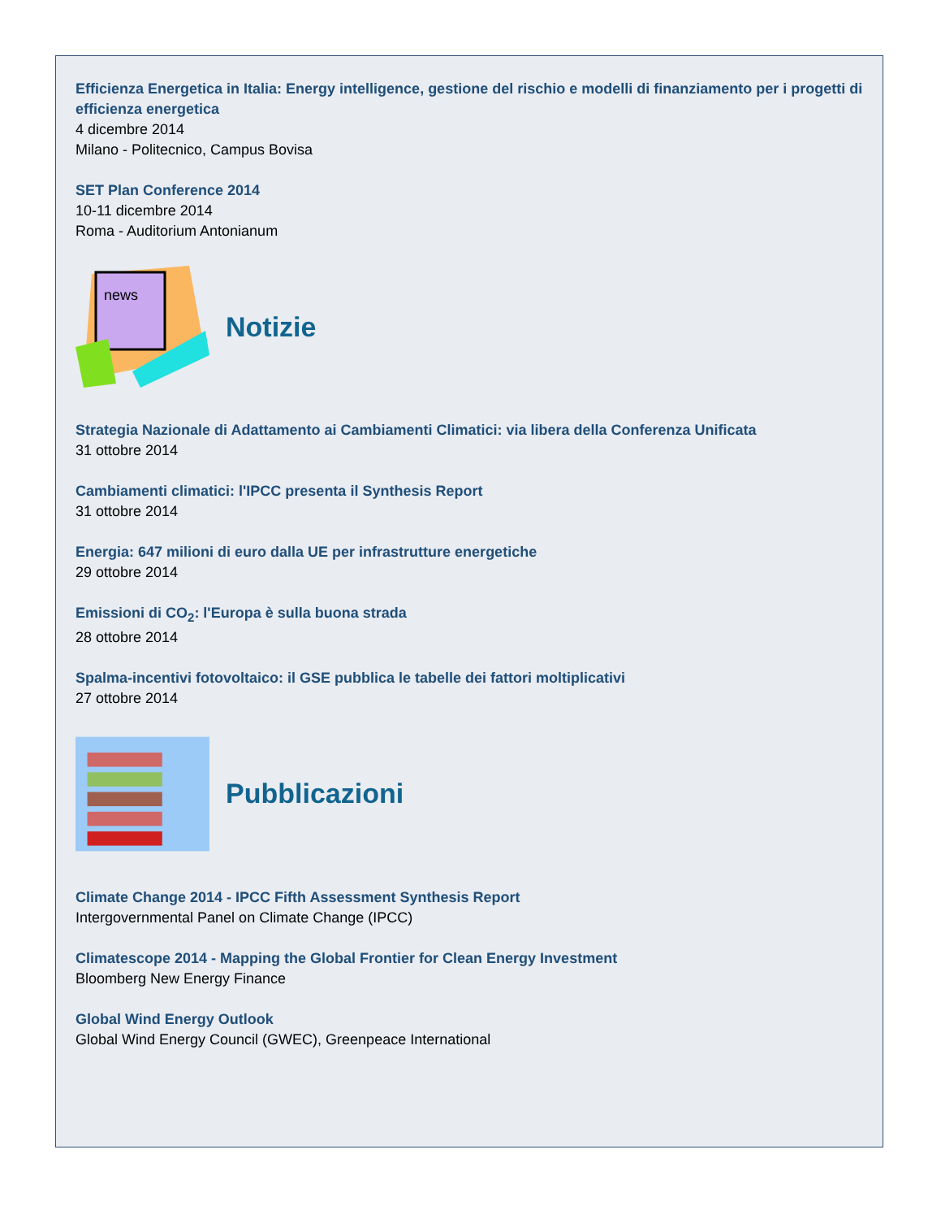Efficienza Energetica in Italia: Energy intelligence, gestione del rischio e modelli di finanziamento per i progetti di efficienza energetica
4 dicembre 2014
Milano - Politecnico, Campus Bovisa
SET Plan Conference 2014
10-11 dicembre 2014
Roma - Auditorium Antonianum
news
Notizie
Strategia Nazionale di Adattamento ai Cambiamenti Climatici: via libera della Conferenza Unificata
31 ottobre 2014
Cambiamenti climatici: l'IPCC presenta il Synthesis Report
31 ottobre 2014
Energia: 647 milioni di euro dalla UE per infrastrutture energetiche
29 ottobre 2014
Emissioni di CO<sub>2</sub>: l'Europa è sulla buona strada
28 ottobre 2014
Spalma-incentivi fotovoltaico: il GSE pubblica le tabelle dei fattori moltiplicativi
27 ottobre 2014
Pubblicazioni
Climate Change 2014 - IPCC Fifth Assessment Synthesis Report
Intergovernmental Panel on Climate Change (IPCC)
Climatescope 2014 - Mapping the Global Frontier for Clean Energy Investment
Bloomberg New Energy Finance
Global Wind Energy Outlook
Global Wind Energy Council (GWEC), Greenpeace International